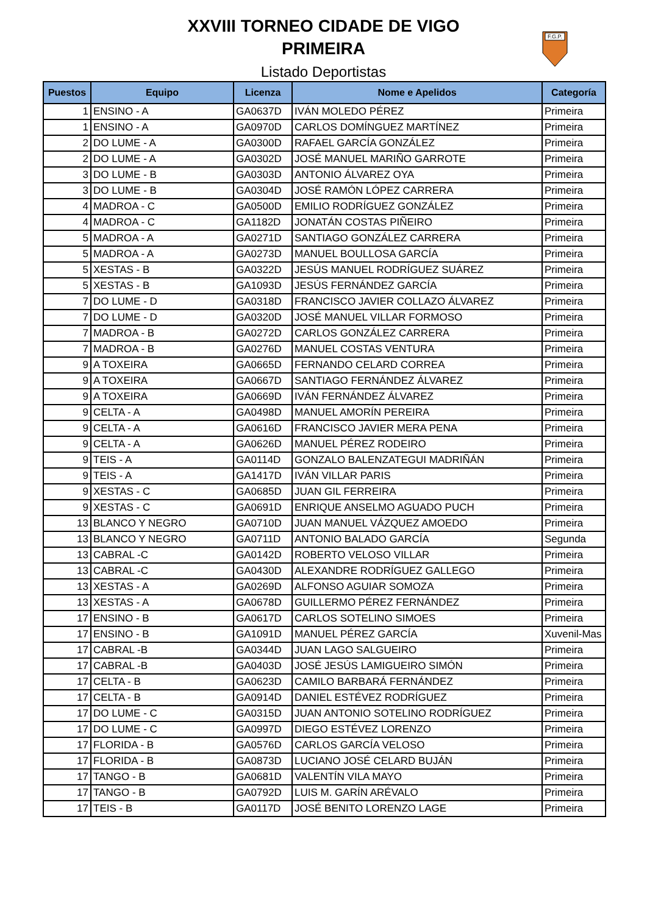XXVIII TORNEO CIDADE DE VIGO
PRIMEIRA
Listado Deportistas
F.G.P.
| Puestos | Equipo | Licenza | Nome e Apelidos | Categoría |
| --- | --- | --- | --- | --- |
| 1 | ENSINO - A | GA0637D | IVÁN MOLEDO PÉREZ | Primeira |
| 1 | ENSINO - A | GA0970D | CARLOS DOMÍNGUEZ MARTÍNEZ | Primeira |
| 2 | DO LUME - A | GA0300D | RAFAEL GARCÍA GONZÁLEZ | Primeira |
| 2 | DO LUME - A | GA0302D | JOSÉ MANUEL MARIÑO GARROTE | Primeira |
| 3 | DO LUME - B | GA0303D | ANTONIO ÁLVAREZ OYA | Primeira |
| 3 | DO LUME - B | GA0304D | JOSÉ RAMÓN LÓPEZ CARRERA | Primeira |
| 4 | MADROA - C | GA0500D | EMILIO RODRÍGUEZ GONZÁLEZ | Primeira |
| 4 | MADROA - C | GA1182D | JONATÁN COSTAS PIÑEIRO | Primeira |
| 5 | MADROA - A | GA0271D | SANTIAGO GONZÁLEZ CARRERA | Primeira |
| 5 | MADROA - A | GA0273D | MANUEL BOULLOSA GARCÍA | Primeira |
| 5 | XESTAS - B | GA0322D | JESÚS MANUEL RODRÍGUEZ SUÁREZ | Primeira |
| 5 | XESTAS - B | GA1093D | JESÚS FERNÁNDEZ GARCÍA | Primeira |
| 7 | DO LUME - D | GA0318D | FRANCISCO JAVIER COLLAZO ÁLVAREZ | Primeira |
| 7 | DO LUME - D | GA0320D | JOSÉ MANUEL VILLAR FORMOSO | Primeira |
| 7 | MADROA - B | GA0272D | CARLOS GONZÁLEZ CARRERA | Primeira |
| 7 | MADROA - B | GA0276D | MANUEL COSTAS VENTURA | Primeira |
| 9 | A TOXEIRA | GA0665D | FERNANDO CELARD CORREA | Primeira |
| 9 | A TOXEIRA | GA0667D | SANTIAGO FERNÁNDEZ ÁLVAREZ | Primeira |
| 9 | A TOXEIRA | GA0669D | IVÁN FERNÁNDEZ ÁLVAREZ | Primeira |
| 9 | CELTA - A | GA0498D | MANUEL AMORÍN PEREIRA | Primeira |
| 9 | CELTA - A | GA0616D | FRANCISCO JAVIER MERA PENA | Primeira |
| 9 | CELTA - A | GA0626D | MANUEL PÉREZ RODEIRO | Primeira |
| 9 | TEIS - A | GA0114D | GONZALO BALENZATEGUI MADRIÑÁN | Primeira |
| 9 | TEIS - A | GA1417D | IVÁN VILLAR PARIS | Primeira |
| 9 | XESTAS - C | GA0685D | JUAN GIL FERREIRA | Primeira |
| 9 | XESTAS - C | GA0691D | ENRIQUE ANSELMO AGUADO PUCH | Primeira |
| 13 | BLANCO Y NEGRO | GA0710D | JUAN MANUEL VÁZQUEZ AMOEDO | Primeira |
| 13 | BLANCO Y NEGRO | GA0711D | ANTONIO BALADO GARCÍA | Segunda |
| 13 | CABRAL -C | GA0142D | ROBERTO VELOSO VILLAR | Primeira |
| 13 | CABRAL -C | GA0430D | ALEXANDRE RODRÍGUEZ GALLEGO | Primeira |
| 13 | XESTAS - A | GA0269D | ALFONSO AGUIAR SOMOZA | Primeira |
| 13 | XESTAS - A | GA0678D | GUILLERMO PÉREZ FERNÁNDEZ | Primeira |
| 17 | ENSINO - B | GA0617D | CARLOS SOTELINO SIMOES | Primeira |
| 17 | ENSINO - B | GA1091D | MANUEL PÉREZ GARCÍA | Xuvenil-Mas |
| 17 | CABRAL -B | GA0344D | JUAN LAGO SALGUEIRO | Primeira |
| 17 | CABRAL -B | GA0403D | JOSÉ JESÚS LAMIGUEIRO SIMÓN | Primeira |
| 17 | CELTA - B | GA0623D | CAMILO BARBARÁ FERNÁNDEZ | Primeira |
| 17 | CELTA - B | GA0914D | DANIEL ESTÉVEZ RODRÍGUEZ | Primeira |
| 17 | DO LUME - C | GA0315D | JUAN ANTONIO SOTELINO RODRÍGUEZ | Primeira |
| 17 | DO LUME - C | GA0997D | DIEGO ESTÉVEZ LORENZO | Primeira |
| 17 | FLORIDA - B | GA0576D | CARLOS GARCÍA VELOSO | Primeira |
| 17 | FLORIDA - B | GA0873D | LUCIANO JOSÉ CELARD BUJÁN | Primeira |
| 17 | TANGO - B | GA0681D | VALENTÍN VILA MAYO | Primeira |
| 17 | TANGO - B | GA0792D | LUIS M. GARÍN ARÉVALO | Primeira |
| 17 | TEIS - B | GA0117D | JOSÉ BENITO LORENZO LAGE | Primeira |